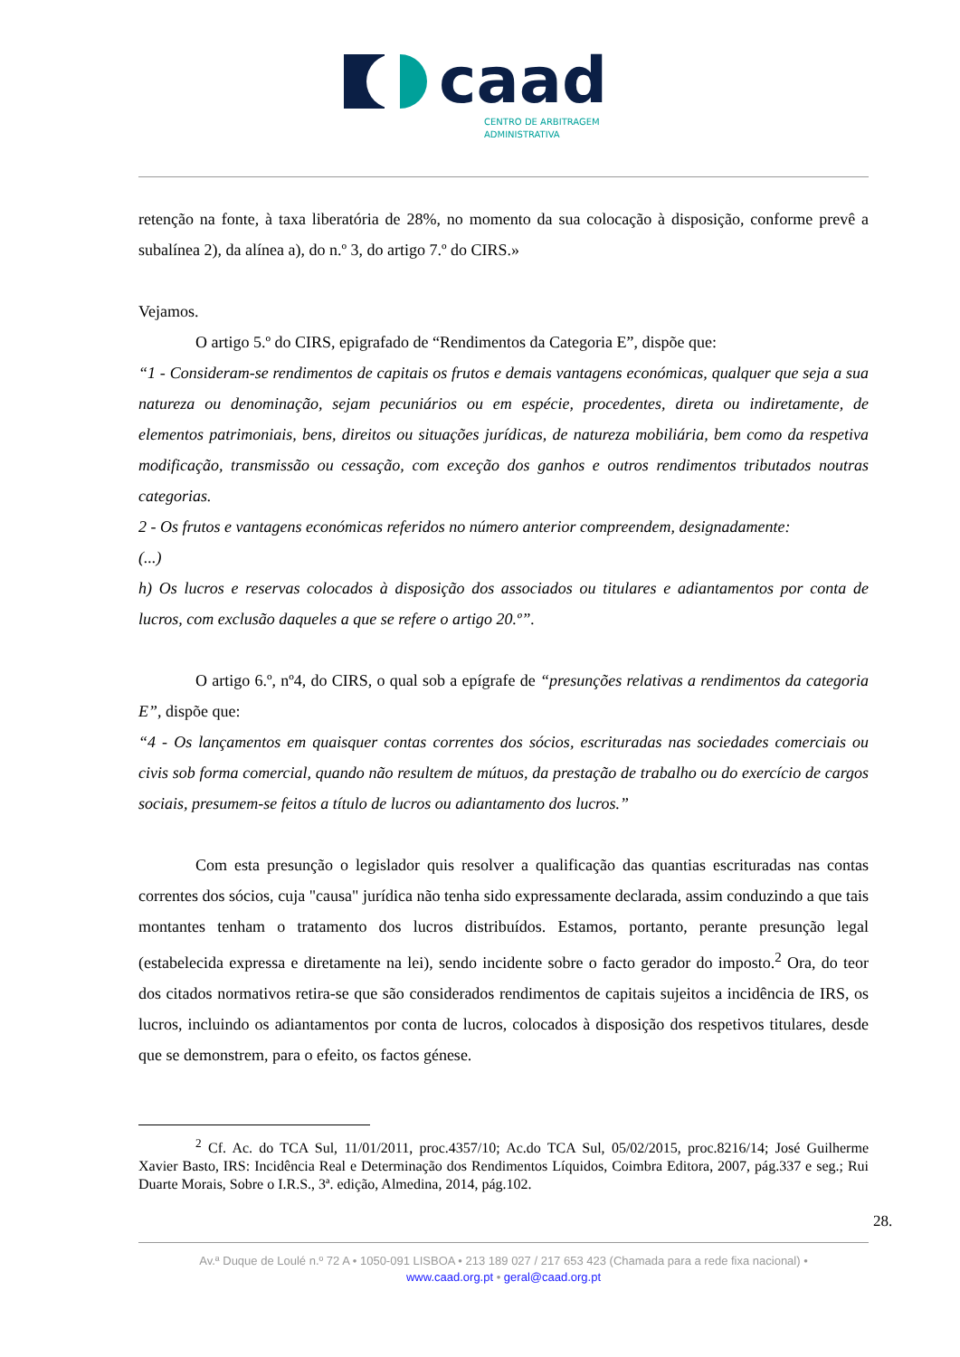caad
CENTRO DE ARBITRAGEM
ADMINISTRATIVA
retenção na fonte, à taxa liberatória de 28%, no momento da sua colocação à disposição, conforme prevê a subalínea 2), da alínea a), do n.º 3, do artigo 7.º do CIRS.»
Vejamos.
O artigo 5.º do CIRS, epigrafado de “Rendimentos da Categoria E”, dispõe que:
“1 - Consideram-se rendimentos de capitais os frutos e demais vantagens económicas, qualquer que seja a sua natureza ou denominação, sejam pecuniários ou em espécie, procedentes, direta ou indiretamente, de elementos patrimoniais, bens, direitos ou situações jurídicas, de natureza mobiliária, bem como da respetiva modificação, transmissão ou cessação, com exceção dos ganhos e outros rendimentos tributados noutras categorias.
2 - Os frutos e vantagens económicas referidos no número anterior compreendem, designadamente:
(...)
h) Os lucros e reservas colocados à disposição dos associados ou titulares e adiantamentos por conta de lucros, com exclusão daqueles a que se refere o artigo 20.º”.
O artigo 6.º, nº4, do CIRS, o qual sob a epígrafe de “presunções relativas a rendimentos da categoria E”, dispõe que:
“4 - Os lançamentos em quaisquer contas correntes dos sócios, escrituradas nas sociedades comerciais ou civis sob forma comercial, quando não resultem de mútuos, da prestação de trabalho ou do exercício de cargos sociais, presumem-se feitos a título de lucros ou adiantamento dos lucros.”
Com esta presunção o legislador quis resolver a qualificação das quantias escrituradas nas contas correntes dos sócios, cuja "causa" jurídica não tenha sido expressamente declarada, assim conduzindo a que tais montantes tenham o tratamento dos lucros distribuídos. Estamos, portanto, perante presunção legal (estabelecida expressa e diretamente na lei), sendo incidente sobre o facto gerador do imposto.<sup>2</sup> Ora, do teor dos citados normativos retira-se que são considerados rendimentos de capitais sujeitos a incidência de IRS, os lucros, incluindo os adiantamentos por conta de lucros, colocados à disposição dos respetivos titulares, desde que se demonstrem, para o efeito, os factos génese.
<sup>2</sup> Cf. Ac. do TCA Sul, 11/01/2011, proc.4357/10; Ac.do TCA Sul, 05/02/2015, proc.8216/14; José Guilherme Xavier Basto, IRS: Incidência Real e Determinação dos Rendimentos Líquidos, Coimbra Editora, 2007, pág.337 e seg.; Rui Duarte Morais, Sobre o I.R.S., 3ª. edição, Almedina, 2014, pág.102.
28.
Av.ª Duque de Loulé n.º 72 A • 1050-091 LISBOA • 213 189 027 / 217 653 423 (Chamada para a rede fixa nacional) •
www.caad.org.pt • geral@caad.org.pt